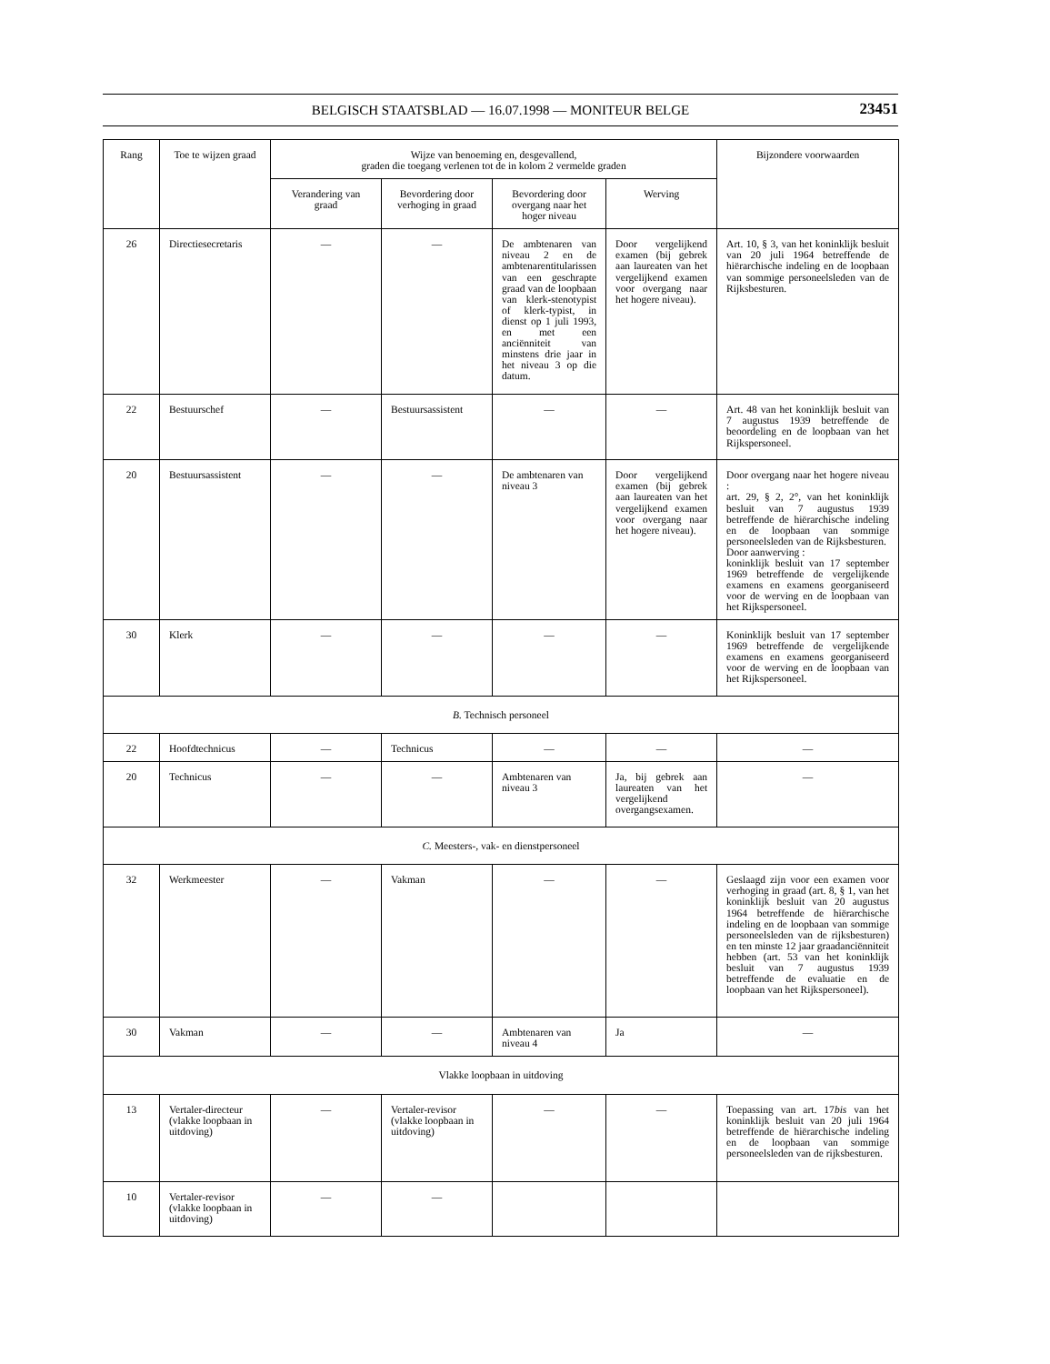BELGISCH STAATSBLAD — 16.07.1998 — MONITEUR BELGE 23451
| Rang | Toe te wijzen graad | Wijze van benoeming en, desgevallend, graden die toegang verlenen tot de in kolom 2 vermelde graden | | | | Bijzondere voorwaarden |
| --- | --- | --- | --- | --- | --- | --- |
| | | Verandering van graad | Bevordering door verhoging in graad | Bevordering door overgang naar het hoger niveau | Werving | |
| 26 | Directiesecretaris | — | — | De ambtenaren van niveau 2 en de ambtenarentitularissen van een geschrapte graad van de loopbaan van klerk-stenotypist of klerk-typist, in dienst op 1 juli 1993, en met een anciënniteit van minstens drie jaar in het niveau 3 op die datum. | Door vergelijkend examen (bij gebrek aan laureaten van het vergelijkend examen voor overgang naar het hogere niveau). | Art. 10, § 3, van het koninklijk besluit van 20 juli 1964 betreffende de hiërarchische indeling en de loopbaan van sommige personeelsleden van de Rijksbesturen. |
| 22 | Bestuurschef | — | Bestuursassistent | — | — | Art. 48 van het koninklijk besluit van 7 augustus 1939 betreffende de beoordeling en de loopbaan van het Rijkspersoneel. |
| 20 | Bestuursassistent | — | — | De ambtenaren van niveau 3 | Door vergelijkend examen (bij gebrek aan laureaten van het vergelijkend examen voor overgang naar het hogere niveau). | Door overgang naar het hogere niveau : art. 29, § 2, 2°, van het koninklijk besluit van 7 augustus 1939 betreffende de hiërarchische indeling en de loopbaan van sommige personeelsleden van de Rijksbesturen. Door aanwerving : koninklijk besluit van 17 september 1969 betreffende de vergelijkende examens en examens georganiseerd voor de werving en de loopbaan van het Rijkspersoneel. |
| 30 | Klerk | — | — | — | — | Koninklijk besluit van 17 september 1969 betreffende de vergelijkende examens en examens georganiseerd voor de werving en de loopbaan van het Rijkspersoneel. |
| B. Technisch personeel | | | | | | |
| 22 | Hoofdtechnicus | — | Technicus | — | — | — |
| 20 | Technicus | — | — | Ambtenaren van niveau 3 | Ja, bij gebrek aan laureaten van het vergelijkend overgangsexamen. | — |
| C. Meesters-, vak- en dienstpersoneel | | | | | | |
| 32 | Werkmeester | — | Vakman | — | — | Geslaagd zijn voor een examen voor verhoging in graad (art. 8, § 1, van het koninklijk besluit van 20 augustus 1964 betreffende de hiërarchische indeling en de loopbaan van sommige personeelsleden van de rijksbesturen) en ten minste 12 jaar graadanciënniteit hebben (art. 53 van het koninklijk besluit van 7 augustus 1939 betreffende de evaluatie en de loopbaan van het Rijkspersoneel). |
| 30 | Vakman | — | — | Ambtenaren van niveau 4 | Ja | — |
| Vlakke loopbaan in uitdoving | | | | | | |
| 13 | Vertaler-directeur (vlakke loopbaan in uitdoving) | — | Vertaler-revisor (vlakke loopbaan in uitdoving) | — | — | Toepassing van art. 17 bis van het koninklijk besluit van 20 juli 1964 betreffende de hiërarchische indeling en de loopbaan van sommige personeelsleden van de rijksbesturen. |
| 10 | Vertaler-revisor (vlakke loopbaan in uitdoving) | — | — | | | |